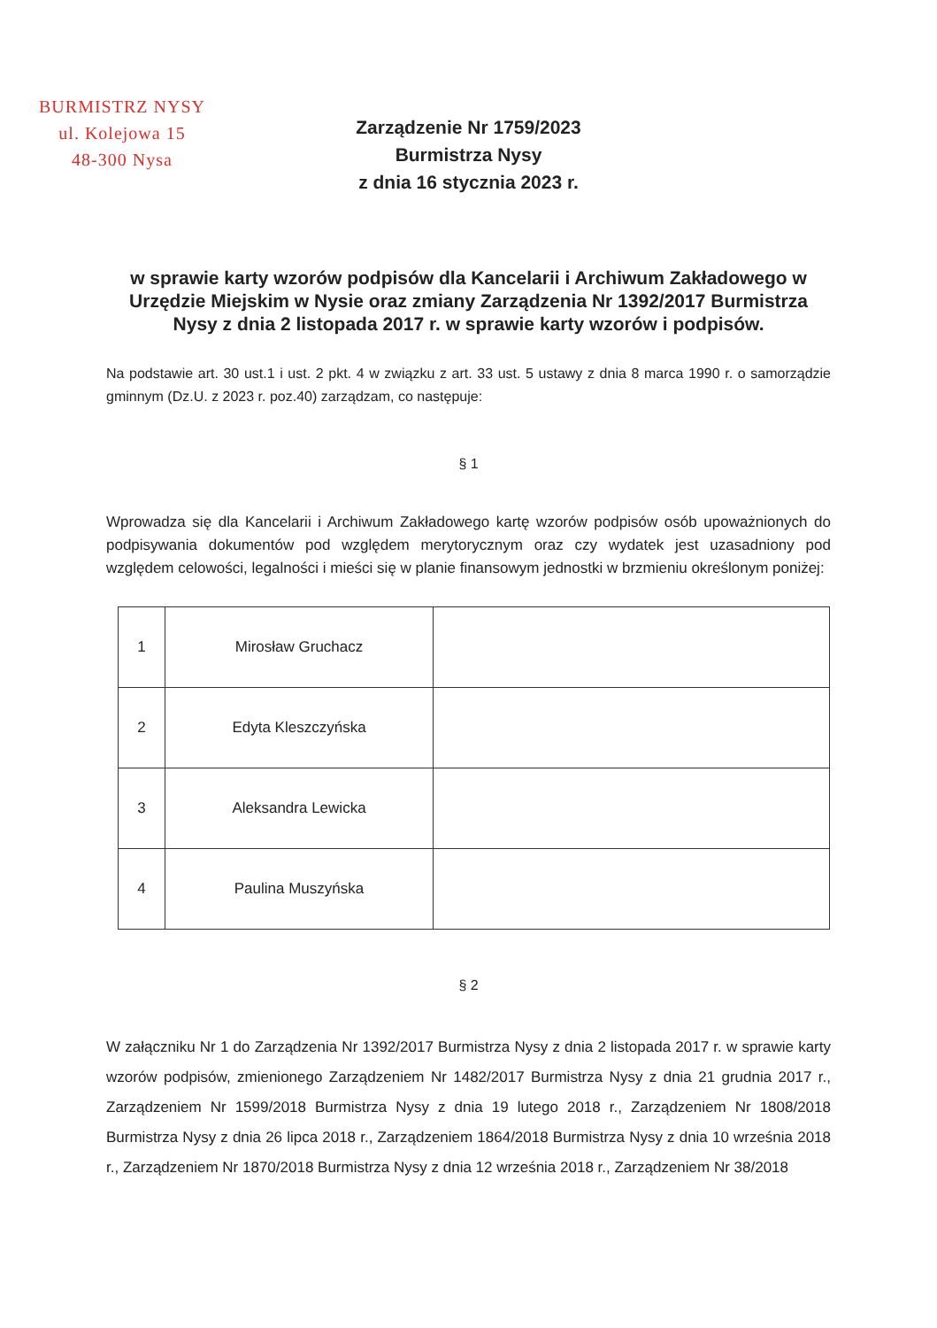BURMISTRZ NYSY
ul. Kolejowa 15
48-300 Nysa
Zarządzenie Nr 1759/2023
Burmistrza Nysy
z dnia 16 stycznia 2023 r.
w sprawie karty wzorów podpisów dla Kancelarii i Archiwum Zakładowego w Urzędzie Miejskim w Nysie oraz zmiany Zarządzenia Nr 1392/2017 Burmistrza Nysy z dnia 2 listopada 2017 r. w sprawie karty wzorów i podpisów.
Na podstawie art. 30 ust.1 i ust. 2 pkt. 4 w związku z art. 33 ust. 5 ustawy z dnia 8 marca 1990 r. o samorządzie gminnym (Dz.U. z 2023 r. poz.40) zarządzam, co następuje:
§ 1
Wprowadza się dla Kancelarii i Archiwum Zakładowego kartę wzorów podpisów osób upoważnionych do podpisywania dokumentów pod względem merytorycznym oraz czy wydatek jest uzasadniony pod względem celowości, legalności i mieści się w planie finansowym jednostki w brzmieniu określonym poniżej:
| 1 | Mirosław Gruchacz | |
| 2 | Edyta Kleszczyńska | |
| 3 | Aleksandra Lewicka | |
| 4 | Paulina Muszyńska | |
§ 2
W załączniku Nr 1 do Zarządzenia Nr 1392/2017 Burmistrza Nysy z dnia 2 listopada 2017 r. w sprawie karty wzorów podpisów, zmienionego Zarządzeniem Nr 1482/2017 Burmistrza Nysy z dnia 21 grudnia 2017 r., Zarządzeniem Nr 1599/2018 Burmistrza Nysy z dnia 19 lutego 2018 r., Zarządzeniem Nr 1808/2018 Burmistrza Nysy z dnia 26 lipca 2018 r., Zarządzeniem 1864/2018 Burmistrza Nysy z dnia 10 września 2018 r., Zarządzeniem Nr 1870/2018 Burmistrza Nysy z dnia 12 września 2018 r., Zarządzeniem Nr 38/2018